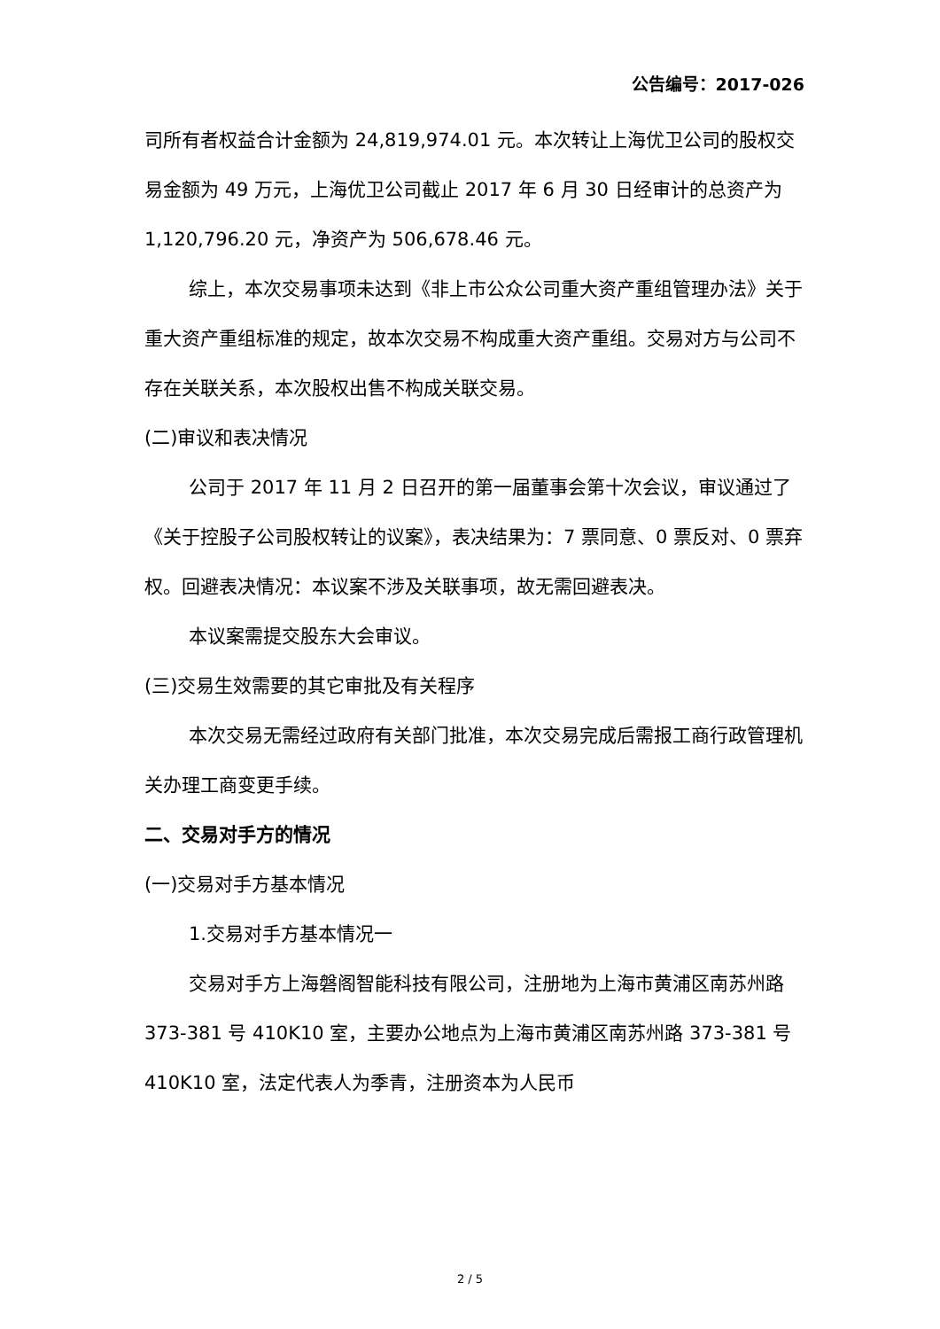公告编号：2017-026
司所有者权益合计金额为 24,819,974.01 元。本次转让上海优卫公司的股权交易金额为 49 万元，上海优卫公司截止 2017 年 6 月 30 日经审计的总资产为 1,120,796.20 元，净资产为 506,678.46 元。
综上，本次交易事项未达到《非上市公众公司重大资产重组管理办法》关于重大资产重组标准的规定，故本次交易不构成重大资产重组。交易对方与公司不存在关联关系，本次股权出售不构成关联交易。
(二)审议和表决情况
公司于 2017 年 11 月 2 日召开的第一届董事会第十次会议，审议通过了《关于控股子公司股权转让的议案》，表决结果为：7 票同意、0 票反对、0 票弃权。回避表决情况：本议案不涉及关联事项，故无需回避表决。
本议案需提交股东大会审议。
(三)交易生效需要的其它审批及有关程序
本次交易无需经过政府有关部门批准，本次交易完成后需报工商行政管理机关办理工商变更手续。
二、交易对手方的情况
(一)交易对手方基本情况
1.交易对手方基本情况一
交易对手方上海磐阁智能科技有限公司，注册地为上海市黄浦区南苏州路 373-381 号 410K10 室，主要办公地点为上海市黄浦区南苏州路 373-381 号 410K10 室，法定代表人为季青，注册资本为人民币
2 / 5